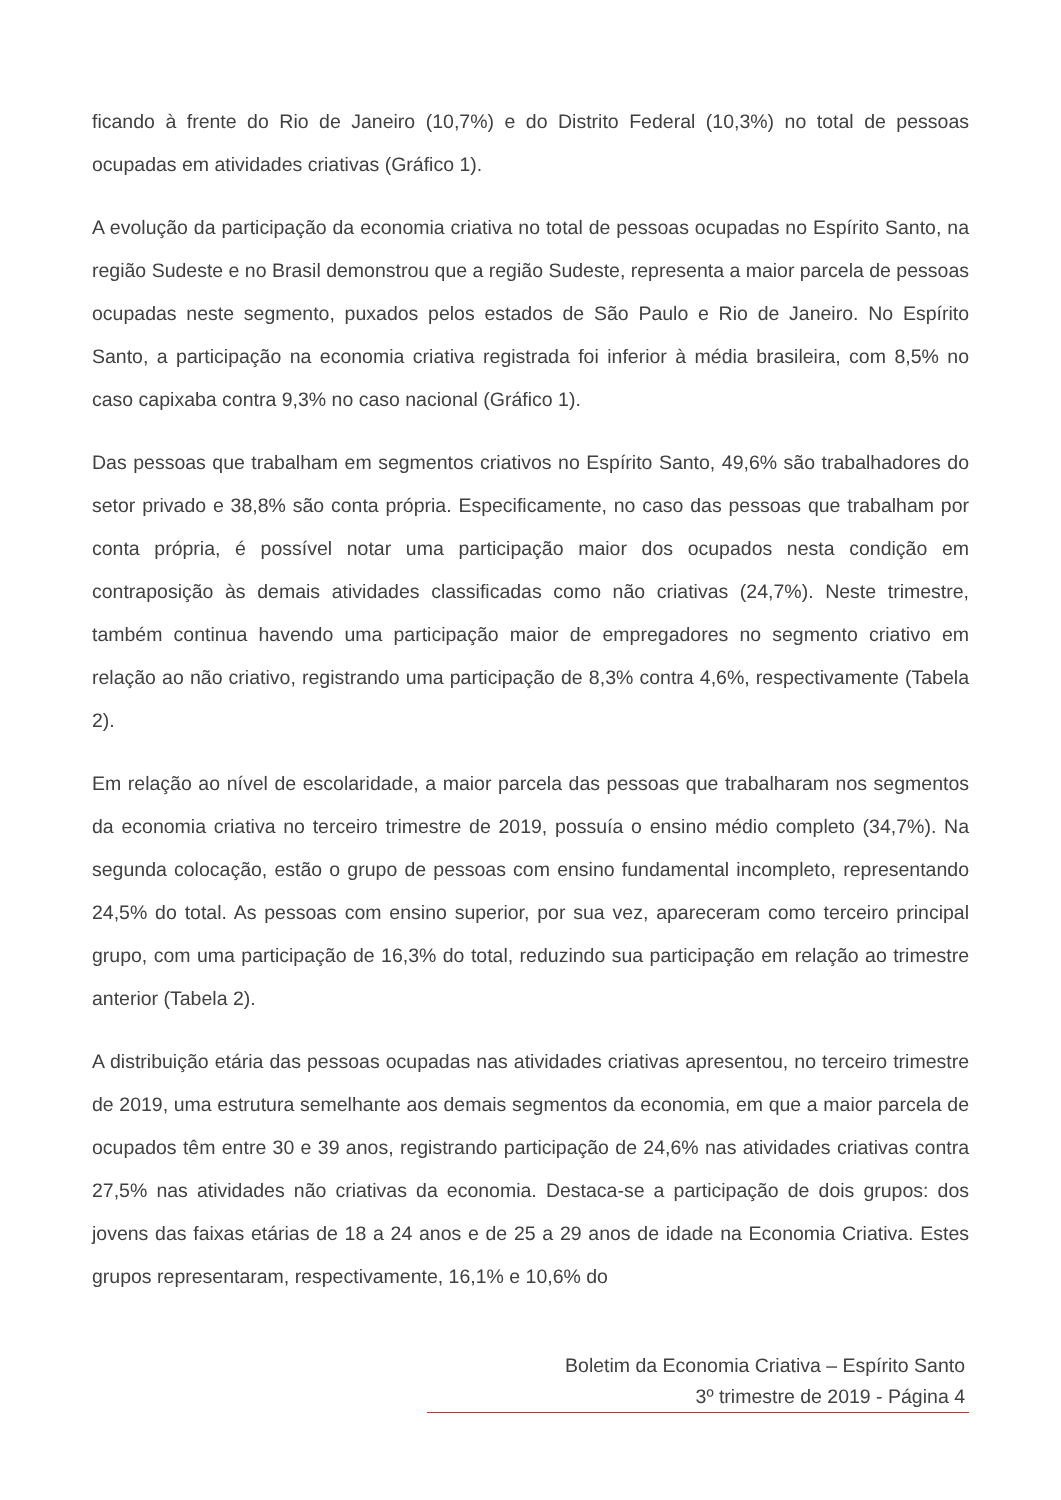ficando à frente do Rio de Janeiro (10,7%) e do Distrito Federal (10,3%) no total de pessoas ocupadas em atividades criativas (Gráfico 1).
A evolução da participação da economia criativa no total de pessoas ocupadas no Espírito Santo, na região Sudeste e no Brasil demonstrou que a região Sudeste, representa a maior parcela de pessoas ocupadas neste segmento, puxados pelos estados de São Paulo e Rio de Janeiro. No Espírito Santo, a participação na economia criativa registrada foi inferior à média brasileira, com 8,5% no caso capixaba contra 9,3% no caso nacional (Gráfico 1).
Das pessoas que trabalham em segmentos criativos no Espírito Santo, 49,6% são trabalhadores do setor privado e 38,8% são conta própria. Especificamente, no caso das pessoas que trabalham por conta própria, é possível notar uma participação maior dos ocupados nesta condição em contraposição às demais atividades classificadas como não criativas (24,7%). Neste trimestre, também continua havendo uma participação maior de empregadores no segmento criativo em relação ao não criativo, registrando uma participação de 8,3% contra 4,6%, respectivamente (Tabela 2).
Em relação ao nível de escolaridade, a maior parcela das pessoas que trabalharam nos segmentos da economia criativa no terceiro trimestre de 2019, possuía o ensino médio completo (34,7%). Na segunda colocação, estão o grupo de pessoas com ensino fundamental incompleto, representando 24,5% do total. As pessoas com ensino superior, por sua vez, apareceram como terceiro principal grupo, com uma participação de 16,3% do total, reduzindo sua participação em relação ao trimestre anterior (Tabela 2).
A distribuição etária das pessoas ocupadas nas atividades criativas apresentou, no terceiro trimestre de 2019, uma estrutura semelhante aos demais segmentos da economia, em que a maior parcela de ocupados têm entre 30 e 39 anos, registrando participação de 24,6% nas atividades criativas contra 27,5% nas atividades não criativas da economia. Destaca-se a participação de dois grupos: dos jovens das faixas etárias de 18 a 24 anos e de 25 a 29 anos de idade na Economia Criativa. Estes grupos representaram, respectivamente, 16,1% e 10,6% do
Boletim da Economia Criativa – Espírito Santo
3º trimestre de 2019 - Página 4